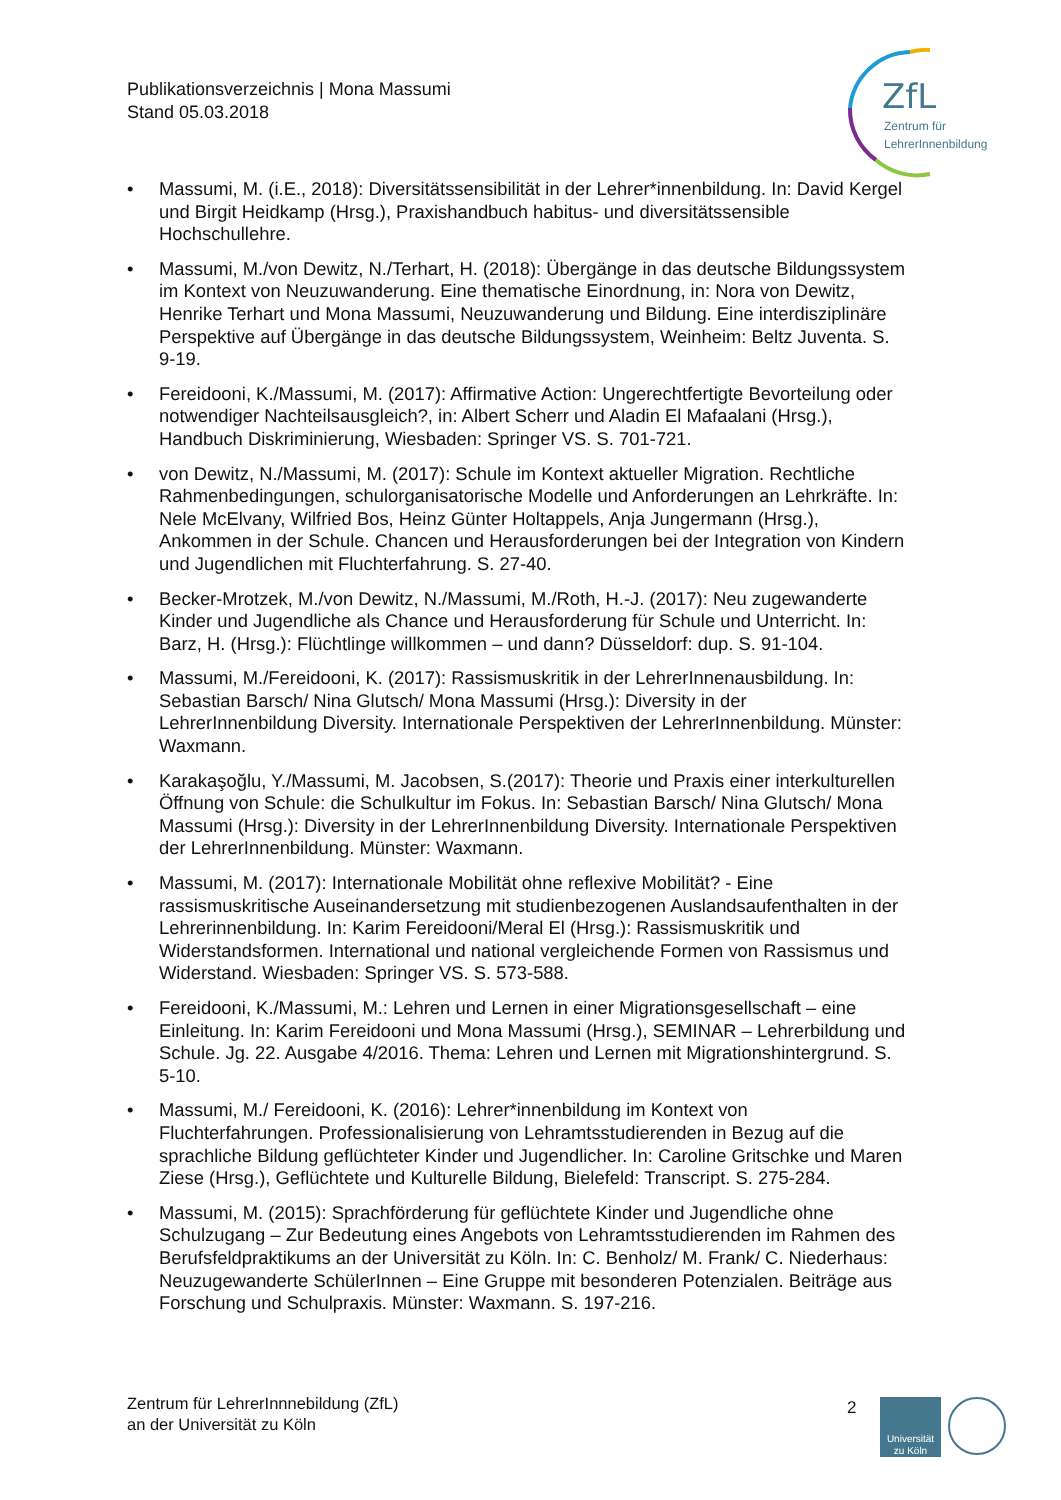Publikationsverzeichnis | Mona Massumi
Stand 05.03.2018
ZfL
Zentrum für
LehrerInnenbildung
• Massumi, M. (i.E., 2018): Diversitätssensibilität in der Lehrer*innenbildung. In: David Kergel und Birgit Heidkamp (Hrsg.), Praxishandbuch habitus- und diversitätssensible Hochschullehre.
• Massumi, M./von Dewitz, N./Terhart, H. (2018): Übergänge in das deutsche Bildungssystem im Kontext von Neuzuwanderung. Eine thematische Einordnung, in: Nora von Dewitz, Henrike Terhart und Mona Massumi, Neuzuwanderung und Bildung. Eine interdisziplinäre Perspektive auf Übergänge in das deutsche Bildungssystem, Weinheim: Beltz Juventa. S. 9-19.
• Fereidooni, K./Massumi, M. (2017): Affirmative Action: Ungerechtfertigte Bevorteilung oder notwendiger Nachteilsausgleich?, in: Albert Scherr und Aladin El Mafaalani (Hrsg.), Handbuch Diskriminierung, Wiesbaden: Springer VS. S. 701-721.
• von Dewitz, N./Massumi, M. (2017): Schule im Kontext aktueller Migration. Rechtliche Rahmenbedingungen, schulorganisatorische Modelle und Anforderungen an Lehrkräfte. In: Nele McElvany, Wilfried Bos, Heinz Günter Holtappels, Anja Jungermann (Hrsg.), Ankommen in der Schule. Chancen und Herausforderungen bei der Integration von Kindern und Jugendlichen mit Fluchterfahrung. S. 27-40.
• Becker-Mrotzek, M./von Dewitz, N./Massumi, M./Roth, H.-J. (2017): Neu zugewanderte Kinder und Jugendliche als Chance und Herausforderung für Schule und Unterricht. In: Barz, H. (Hrsg.): Flüchtlinge willkommen – und dann? Düsseldorf: dup. S. 91-104.
• Massumi, M./Fereidooni, K. (2017): Rassismuskritik in der LehrerInnenausbildung. In: Sebastian Barsch/ Nina Glutsch/ Mona Massumi (Hrsg.): Diversity in der LehrerInnenbildung Diversity. Internationale Perspektiven der LehrerInnenbildung. Münster: Waxmann.
• Karakaşoğlu, Y./Massumi, M. Jacobsen, S.(2017): Theorie und Praxis einer interkulturellen Öffnung von Schule: die Schulkultur im Fokus. In: Sebastian Barsch/ Nina Glutsch/ Mona Massumi (Hrsg.): Diversity in der LehrerInnenbildung Diversity. Internationale Perspektiven der LehrerInnenbildung. Münster: Waxmann.
• Massumi, M. (2017): Internationale Mobilität ohne reflexive Mobilität? - Eine rassismuskritische Auseinandersetzung mit studienbezogenen Auslandsaufenthalten in der Lehrerinnenbildung. In: Karim Fereidooni/Meral El (Hrsg.): Rassismuskritik und Widerstandsformen. International und national vergleichende Formen von Rassismus und Widerstand. Wiesbaden: Springer VS. S. 573-588.
• Fereidooni, K./Massumi, M.: Lehren und Lernen in einer Migrationsgesellschaft – eine Einleitung. In: Karim Fereidooni und Mona Massumi (Hrsg.), SEMINAR – Lehrerbildung und Schule. Jg. 22. Ausgabe 4/2016. Thema: Lehren und Lernen mit Migrationshintergrund. S. 5-10.
• Massumi, M./ Fereidooni, K. (2016): Lehrer*innenbildung im Kontext von Fluchterfahrungen. Professionalisierung von Lehramtsstudierenden in Bezug auf die sprachliche Bildung geflüchteter Kinder und Jugendlicher. In: Caroline Gritschke und Maren Ziese (Hrsg.), Geflüchtete und Kulturelle Bildung, Bielefeld: Transcript. S. 275-284.
• Massumi, M. (2015): Sprachförderung für geflüchtete Kinder und Jugendliche ohne Schulzugang – Zur Bedeutung eines Angebots von Lehramtsstudierenden im Rahmen des Berufsfeldpraktikums an der Universität zu Köln. In: C. Benholz/ M. Frank/ C. Niederhaus: Neuzugewanderte SchülerInnen – Eine Gruppe mit besonderen Potenzialen. Beiträge aus Forschung und Schulpraxis. Münster: Waxmann. S. 197-216.
Zentrum für LehrerInnnebildung (ZfL)
an der Universität zu Köln
2
Universität
zu Köln